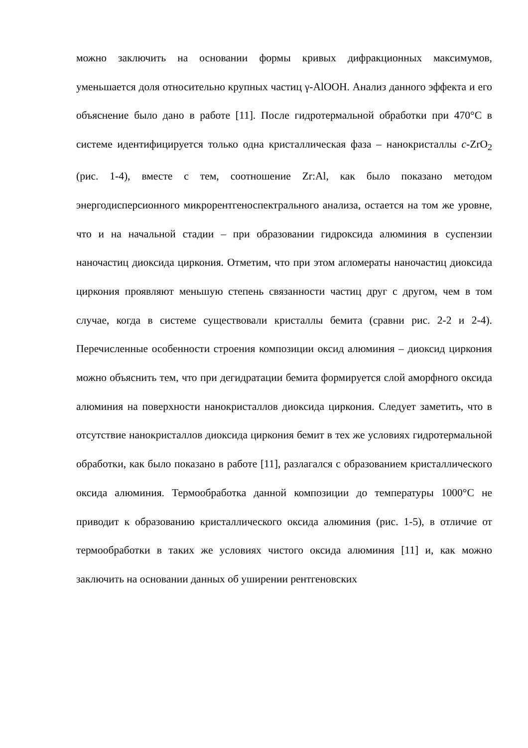можно заключить на основании формы кривых дифракционных максимумов, уменьшается доля относительно крупных частиц γ-AlOOH. Анализ данного эффекта и его объяснение было дано в работе [11]. После гидротермальной обработки при 470°C в системе идентифицируется только одна кристаллическая фаза – нанокристаллы c-ZrO<sub>2</sub> (рис. 1-4), вместе с тем, соотношение Zr:Al, как было показано методом энергодисперсионного микрорентгеноспектрального анализа, остается на том же уровне, что и на начальной стадии – при образовании гидроксида алюминия в суспензии наночастиц диоксида циркония. Отметим, что при этом агломераты наночастиц диоксида циркония проявляют меньшую степень связанности частиц друг с другом, чем в том случае, когда в системе существовали кристаллы бемита (сравни рис. 2-2 и 2-4). Перечисленные особенности строения композиции оксид алюминия – диоксид циркония можно объяснить тем, что при дегидратации бемита формируется слой аморфного оксида алюминия на поверхности нанокристаллов диоксида циркония. Следует заметить, что в отсутствие нанокристаллов диоксида циркония бемит в тех же условиях гидротермальной обработки, как было показано в работе [11], разлагался с образованием кристаллического оксида алюминия. Термообработка данной композиции до температуры 1000°C не приводит к образованию кристаллического оксида алюминия (рис. 1-5), в отличие от термообработки в таких же условиях чистого оксида алюминия [11] и, как можно заключить на основании данных об уширении рентгеновских